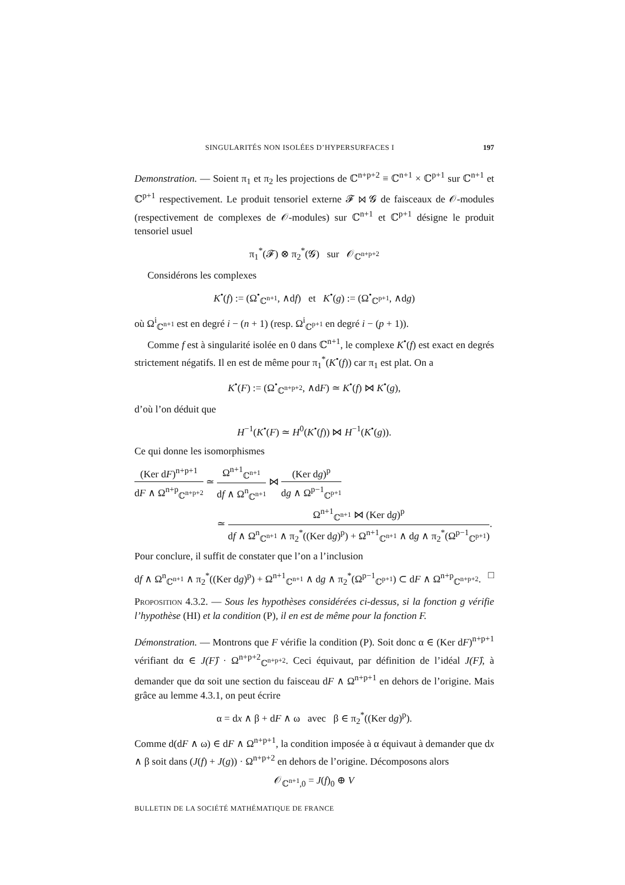SINGULARITÉS NON ISOLÉES D’HYPERSURFACES I 197
Demonstration. — Soient π<sub>1</sub> et π<sub>2</sub> les projections de ℂ<sup>n+p+2</sup> ≡ ℂ<sup>n+1</sup> × ℂ<sup>p+1</sup> sur ℂ<sup>n+1</sup> et ℂ<sup>p+1</sup> respectivement. Le produit tensoriel externe 𝓕 ⋈ 𝓖 de faisceaux de 𝒪-modules (respectivement de complexes de 𝒪-modules) sur ℂ<sup>n+1</sup> et ℂ<sup>p+1</sup> désigne le produit tensoriel usuel
π<sub>1</sub><sup>*</sup>(𝓕) ⊗ π<sub>2</sub><sup>*</sup>(𝓖) sur 𝒪<sub>ℂ<sup>n+p+2</sup></sub>
Considérons les complexes
K<sup>•</sup>(f) := (Ω<sup>•</sup><sub>ℂ<sup>n+1</sup></sub>, ∧df) et K<sup>•</sup>(g) := (Ω<sup>•</sup><sub>ℂ<sup>p+1</sup></sub>, ∧dg)
où Ω<sup>i</sup><sub>ℂ<sup>n+1</sup></sub> est en degré i − (n + 1) (resp. Ω<sup>i</sup><sub>ℂ<sup>p+1</sup></sub> en degré i − (p + 1)).
Comme f est à singularité isolée en 0 dans ℂ<sup>n+1</sup>, le complexe K<sup>•</sup>(f) est exact en degrés strictement négatifs. Il en est de même pour π<sub>1</sub><sup>*</sup>(K<sup>•</sup>(f)) car π<sub>1</sub> est plat. On a
K<sup>•</sup>(F) := (Ω<sup>•</sup><sub>ℂ<sup>n+p+2</sup></sub>, ∧dF) ≃ K<sup>•</sup>(f) ⋈ K<sup>•</sup>(g),
d’où l’on déduit que
H<sup>−1</sup>(K<sup>•</sup>(F) ≃ H<sup>0</sup>(K<sup>•</sup>(f)) ⋈ H<sup>−1</sup>(K<sup>•</sup>(g)).
Ce qui donne les isomorphismes
(Ker dF)<sup>n+p+1</sup> dF ∧ Ω<sup>n+p</sup><sub>ℂ<sup>n+p+2</sup></sub> ≃ Ω<sup>n+1</sup><sub>ℂ<sup>n+1</sup></sub> df ∧ Ω<sup>n</sup><sub>ℂ<sup>n+1</sup></sub> ⋈ (Ker dg)<sup>p</sup> dg ∧ Ω<sup>p−1</sup><sub>ℂ<sup>p+1</sup></sub>
≃ Ω<sup>n+1</sup><sub>ℂ<sup>n+1</sup></sub> ⋈ (Ker dg)<sup>p</sup> df ∧ Ω<sup>n</sup><sub>ℂ<sup>n+1</sup></sub> ∧ π<sub>2</sub><sup>*</sup>((Ker dg)<sup>p</sup>) + Ω<sup>n+1</sup><sub>ℂ<sup>n+1</sup></sub> ∧ dg ∧ π<sub>2</sub><sup>*</sup>(Ω<sup>p−1</sup><sub>ℂ<sup>p+1</sup></sub>).
Pour conclure, il suffit de constater que l’on a l’inclusion
df ∧ Ω<sup>n</sup><sub>ℂ<sup>n+1</sup></sub> ∧ π<sub>2</sub><sup>*</sup>((Ker dg)<sup>p</sup>) + Ω<sup>n+1</sup><sub>ℂ<sup>n+1</sup></sub> ∧ dg ∧ π<sub>2</sub><sup>*</sup>(Ω<sup>p−1</sup><sub>ℂ<sup>p+1</sup></sub>) ⊂ dF ∧ Ω<sup>n+p</sup><sub>ℂ<sup>n+p+2</sup></sub>. □
Proposition 4.3.2. — Sous les hypothèses considérées ci-dessus, si la fonction g vérifie l’hypothèse (HI) et la condition (P), il en est de même pour la fonction F.
Démonstration. — Montrons que F vérifie la condition (P). Soit donc α ∈ (Ker dF)<sup>n+p+1</sup> vérifiant dα ∈ J(F)̂ · Ω<sup>n+p+2</sup><sub>ℂ<sup>n+p+2</sup></sub>. Ceci équivaut, par définition de l’idéal J(F)̂, à demander que dα soit une section du faisceau dF ∧ Ω<sup>n+p+1</sup> en dehors de l’origine. Mais grâce au lemme 4.3.1, on peut écrire
α = dx ∧ β + dF ∧ ω avec β ∈ π<sub>2</sub><sup>*</sup>((Ker dg)<sup>p</sup>).
Comme d(dF ∧ ω) ∈ dF ∧ Ω<sup>n+p+1</sup>, la condition imposée à α équivaut à demander que dx ∧ β soit dans (J(f) + J(g)) · Ω<sup>n+p+2</sup> en dehors de l’origine. Décomposons alors
𝒪<sub>ℂ<sup>n+1</sup>,0</sub> = J(f)<sub>0</sub> ⊕ V
BULLETIN DE LA SOCIÉTÉ MATHÉMATIQUE DE FRANCE